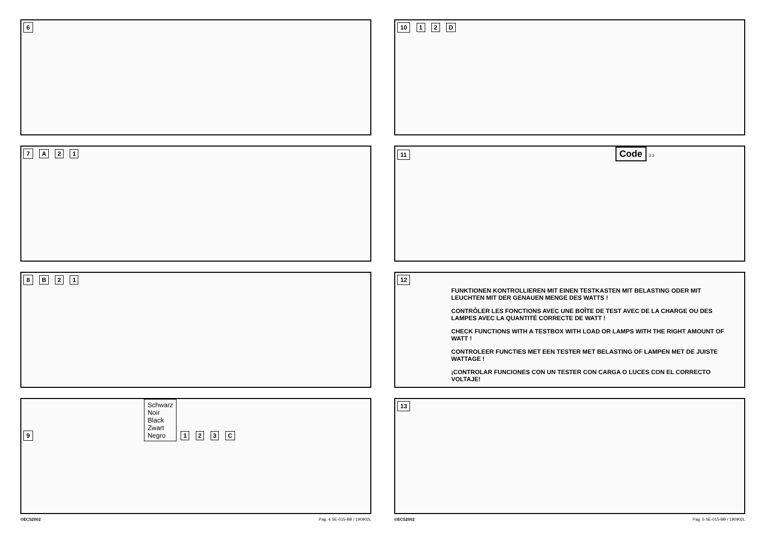6
7 A 2 1
8 B 2 1
9
Schwarz
Noir
Black
Zwart
Negro
1 2 3 C
©ECS2002 Pag. 4 SE-015-BB / 190902L
10 1 2 D
11
Code
3:3
12
FUNKTIONEN KONTROLLIEREN MIT EINEN TESTKASTEN MIT BELASTING ODER MIT LEUCHTEN MIT DER GENAUEN MENGE DES WATTS !
CONTRÔLER LES FONCTIONS AVEC UNE BOÎTE DE TEST AVEC DE LA CHARGE OU DES LAMPES AVEC LA QUANTITÉ CORRECTE DE WATT !
CHECK FUNCTIONS WITH A TESTBOX WITH LOAD OR LAMPS WITH THE RIGHT AMOUNT OF WATT !
CONTROLEER FUNCTIES MET EEN TESTER MET BELASTING OF LAMPEN MET DE JUISTE WATTAGE !
¡CONTROLAR FUNCIONES CON UN TESTER CON CARGA O LUCES CON EL CORRECTO VOLTAJE!
13
©ECS2002 Pag. 5 SE-015-BB / 190902L